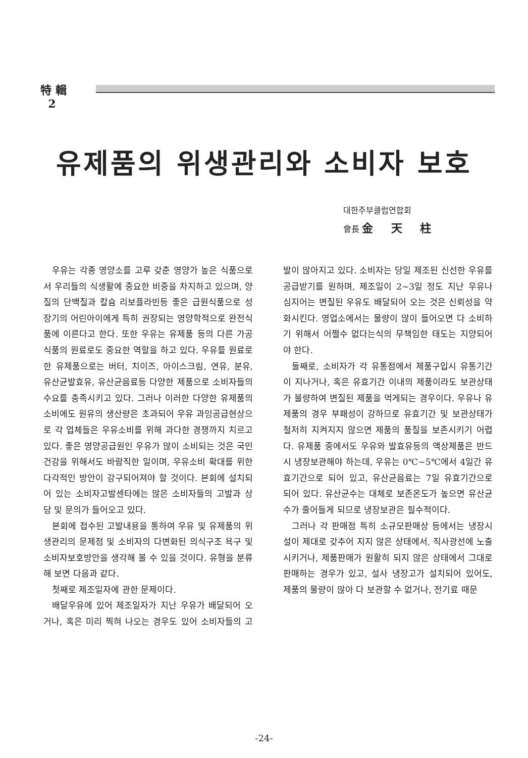特 輯
2
유제품의 위생관리와 소비자 보호
대한주부클럽연합회
會長 金 天 柱
우유는 각종 영양소를 고루 갖춘 영양가 높은 식품으로서 우리들의 식생활에 중요한 비중을 차지하고 있으며, 양질의 단백질과 칼슘 리보플라빈등 좋은 급원식품으로 성장기의 어린아이에게 특히 권장되는 영양학적으로 완전식품에 이른다고 한다. 또한 우유는 유제품 등의 다른 가공식품의 원료로도 중요한 역할을 하고 있다. 우유를 원료로한 유제품으로는 버터, 치이즈, 아이스크림, 연유, 분유, 유산균발효유, 유산균음료등 다양한 제품으로 소비자들의 수요를 충족시키고 있다. 그러나 이러한 다양한 유제품의 소비에도 원유의 생산량은 초과되어 우유 과잉공급현상으로 각 업체들은 우유소비를 위해 과다한 경쟁까지 치르고 있다. 좋은 영양공급원인 우유가 많이 소비되는 것은 국민건강을 위해서도 바람직한 일이며, 우유소비 확대를 위한 다각적인 방안이 강구되어져야 할 것이다. 본회에 설치되어 있는 소비자고발센타에는 많은 소비자들의 고발과 상담 및 문의가 들어오고 있다.
본회에 접수된 고발내용을 통하여 우유 및 유제품의 위생관리의 문제점 및 소비자의 다변화된 의식구조 욕구 및 소비자보호방안을 생각해 볼 수 있을 것이다. 유형을 분류해 보면 다음과 같다.
첫째로 제조일자에 관한 문제이다.
배달우유에 있어 제조일자가 지난 우유가 배달되어 오거나, 혹은 미리 찍혀 나오는 경우도 있어 소비자들의 고발이 많아지고 있다. 소비자는 당일 제조된 신선한 우유를 공급받기를 원하며, 제조일이 2~3일 정도 지난 우유나 심지어는 변질된 우유도 배달되어 오는 것은 신뢰성을 약화시킨다. 영업소에서는 물량이 많이 들어오면 다 소비하기 위해서 어쩔수 없다는식의 무책임한 태도는 지양되어야 한다.
둘째로, 소비자가 각 유통점에서 제품구입시 유통기간이 지나거나, 혹은 유효기간 이내의 제품이라도 보관상태가 불량하여 변질된 제품을 먹게되는 경우이다. 우유나 유제품의 경우 부패성이 강하므로 유효기간 및 보관상태가 철저히 지켜지지 않으면 제품의 품질을 보존시키기 어렵다. 유제품 중에서도 우유와 발효유등의 액상제품은 반드시 냉장보관해야 하는데, 우유는 0℃~5℃에서 4일간 유효기간으로 되어 있고, 유산균음료는 7일 유효기간으로 되어 있다. 유산균수는 대체로 보존온도가 높으면 유산균수가 줄어들게 되므로 냉장보관은 필수적이다.
그러나 각 판매점 특히 소규모판매상 등에서는 냉장시설이 제대로 갖추어 지지 않은 상태에서, 직사광선에 노출시키거나, 제품판매가 원활히 되지 않은 상태에서 그대로 판매하는 경우가 있고, 설사 냉장고가 설치되어 있어도, 제품의 물량이 많아 다 보관할 수 없거나, 전기료 때문
-24-